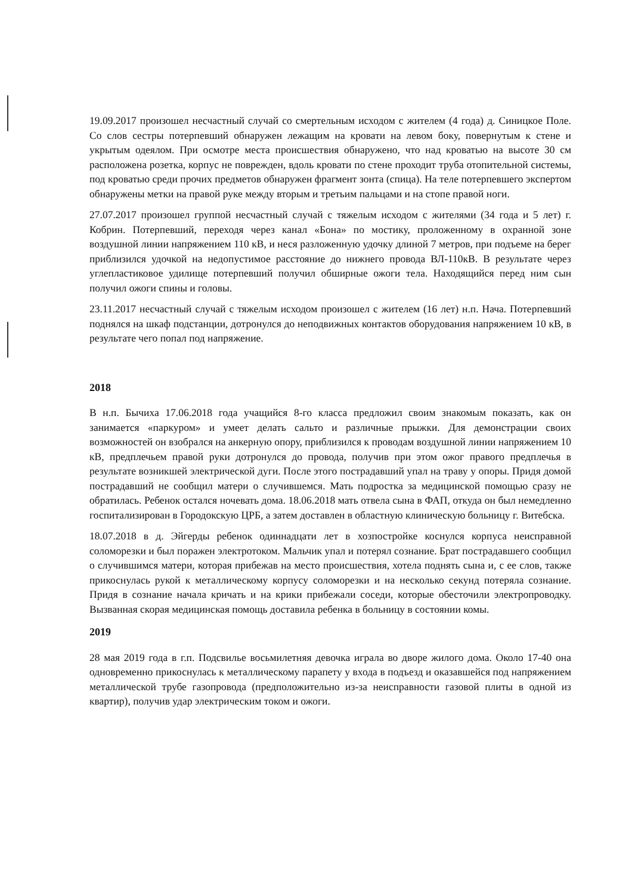19.09.2017 произошел несчастный случай со смертельным исходом с жителем (4 года) д. Синицкое Поле. Со слов сестры потерпевший обнаружен лежащим на кровати на левом боку, повернутым к стене и укрытым одеялом. При осмотре места происшествия обнаружено, что над кроватью на высоте 30 см расположена розетка, корпус не поврежден, вдоль кровати по стене проходит труба отопительной системы, под кроватью среди прочих предметов обнаружен фрагмент зонта (спица). На теле потерпевшего экспертом обнаружены метки на правой руке между вторым и третьим пальцами и на стопе правой ноги.
27.07.2017 произошел группой несчастный случай с тяжелым исходом с жителями (34 года и 5 лет) г. Кобрин. Потерпевший, переходя через канал «Бона» по мостику, проложенному в охранной зоне воздушной линии напряжением 110 кВ, и неся разложенную удочку длиной 7 метров, при подъеме на берег приблизился удочкой на недопустимое расстояние до нижнего провода ВЛ-110кВ. В результате через углепластиковое удилище потерпевший получил обширные ожоги тела. Находящийся перед ним сын получил ожоги спины и головы.
23.11.2017 несчастный случай с тяжелым исходом произошел с жителем (16 лет) н.п. Нача. Потерпевший поднялся на шкаф подстанции, дотронулся до неподвижных контактов оборудования напряжением 10 кВ, в результате чего попал под напряжение.
2018
В н.п. Бычиха 17.06.2018 года учащийся 8-го класса предложил своим знакомым показать, как он занимается «паркуром» и умеет делать сальто и различные прыжки. Для демонстрации своих возможностей он взобрался на анкерную опору, приблизился к проводам воздушной линии напряжением 10 кВ, предплечьем правой руки дотронулся до провода, получив при этом ожог правого предплечья в результате возникшей электрической дуги. После этого пострадавший упал на траву у опоры. Придя домой пострадавший не сообщил матери о случившемся. Мать подростка за медицинской помощью сразу не обратилась. Ребенок остался ночевать дома. 18.06.2018 мать отвела сына в ФАП, откуда он был немедленно госпитализирован в Городокскую ЦРБ, а затем доставлен в областную клиническую больницу г. Витебска.
18.07.2018 в д. Эйгерды ребенок одиннадцати лет в хозпостройке коснулся корпуса неисправной соломорезки и был поражен электротоком. Мальчик упал и потерял сознание. Брат пострадавшего сообщил о случившимся матери, которая прибежав на место происшествия, хотела поднять сына и, с ее слов, также прикоснулась рукой к металлическому корпусу соломорезки и на несколько секунд потеряла сознание. Придя в сознание начала кричать и на крики прибежали соседи, которые обесточили электропроводку. Вызванная скорая медицинская помощь доставила ребенка в больницу в состоянии комы.
2019
28 мая 2019 года в г.п. Подсвилье восьмилетняя девочка играла во дворе жилого дома. Около 17-40 она одновременно прикоснулась к металлическому парапету у входа в подъезд и оказавшейся под напряжением металлической трубе газопровода (предположительно из-за неисправности газовой плиты в одной из квартир), получив удар электрическим током и ожоги.